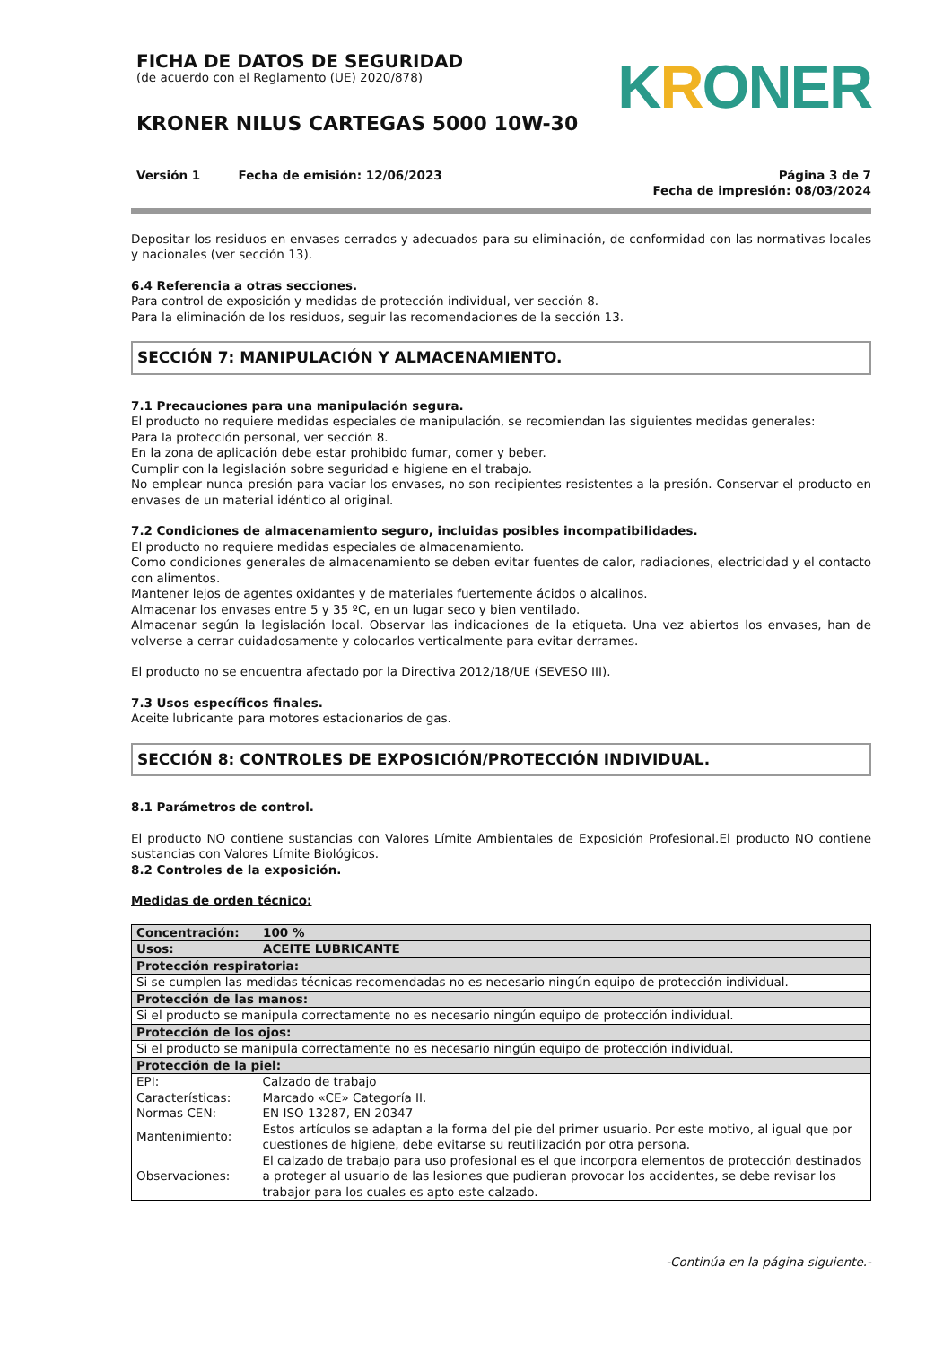FICHA DE DATOS DE SEGURIDAD
(de acuerdo con el Reglamento (UE) 2020/878)
KRONER NILUS CARTEGAS 5000 10W-30
KRO NER
Versión 1 Fecha de emisión: 12/06/2023
Página 3 de 7
Fecha de impresión: 08/03/2024
Depositar los residuos en envases cerrados y adecuados para su eliminación, de conformidad con las normativas locales y nacionales (ver sección 13).
6.4 Referencia a otras secciones.
Para control de exposición y medidas de protección individual, ver sección 8.
Para la eliminación de los residuos, seguir las recomendaciones de la sección 13.
SECCIÓN 7: MANIPULACIÓN Y ALMACENAMIENTO.
7.1 Precauciones para una manipulación segura.
El producto no requiere medidas especiales de manipulación, se recomiendan las siguientes medidas generales:
Para la protección personal, ver sección 8.
En la zona de aplicación debe estar prohibido fumar, comer y beber.
Cumplir con la legislación sobre seguridad e higiene en el trabajo.
No emplear nunca presión para vaciar los envases, no son recipientes resistentes a la presión. Conservar el producto en envases de un material idéntico al original.
7.2 Condiciones de almacenamiento seguro, incluidas posibles incompatibilidades.
El producto no requiere medidas especiales de almacenamiento.
Como condiciones generales de almacenamiento se deben evitar fuentes de calor, radiaciones, electricidad y el contacto con alimentos.
Mantener lejos de agentes oxidantes y de materiales fuertemente ácidos o alcalinos.
Almacenar los envases entre 5 y 35 ºC, en un lugar seco y bien ventilado.
Almacenar según la legislación local. Observar las indicaciones de la etiqueta. Una vez abiertos los envases, han de volverse a cerrar cuidadosamente y colocarlos verticalmente para evitar derrames.
El producto no se encuentra afectado por la Directiva 2012/18/UE (SEVESO III).
7.3 Usos específicos finales.
Aceite lubricante para motores estacionarios de gas.
SECCIÓN 8: CONTROLES DE EXPOSICIÓN/PROTECCIÓN INDIVIDUAL.
8.1 Parámetros de control.
El producto NO contiene sustancias con Valores Límite Ambientales de Exposición Profesional.El producto NO contiene sustancias con Valores Límite Biológicos.
8.2 Controles de la exposición.
Medidas de orden técnico:
| Concentración: | 100 % |
| Usos: | ACEITE LUBRICANTE |
| Protección respiratoria: | |
| Si se cumplen las medidas técnicas recomendadas no es necesario ningún equipo de protección individual. | |
| Protección de las manos: | |
| Si el producto se manipula correctamente no es necesario ningún equipo de protección individual. | |
| Protección de los ojos: | |
| Si el producto se manipula correctamente no es necesario ningún equipo de protección individual. | |
| Protección de la piel: | |
| EPI: | Calzado de trabajo |
| Características: | Marcado «CE» Categoría II. |
| Normas CEN: | EN ISO 13287, EN 20347 |
| Mantenimiento: | Estos artículos se adaptan a la forma del pie del primer usuario. Por este motivo, al igual que por cuestiones de higiene, debe evitarse su reutilización por otra persona. |
| Observaciones: | El calzado de trabajo para uso profesional es el que incorpora elementos de protección destinados a proteger al usuario de las lesiones que pudieran provocar los accidentes, se debe revisar los trabajor para los cuales es apto este calzado. |
-Continúa en la página siguiente.-